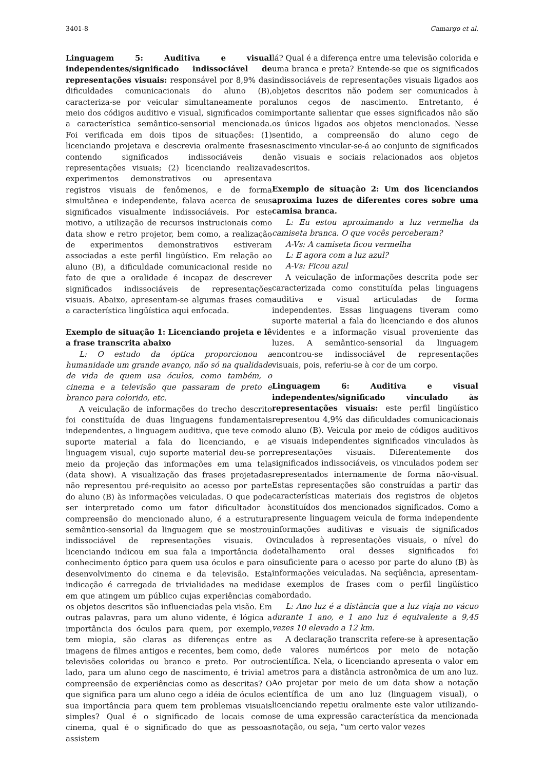3401-8 Camargo et al.
Linguagem 5: Auditiva e visual independentes/significado indissociável de representações visuais: responsável por 8,9% das dificuldades comunicacionais do aluno (B), caracteriza-se por veicular simultaneamente por meio dos códigos auditivo e visual, significados com a característica semântico-sensorial mencionada. Foi verificada em dois tipos de situações: (1) licenciando projetava e descrevia oralmente frases contendo significados indissociáveis de representações visuais; (2) licenciando realizava experimentos demonstrativos ou apresentava registros visuais de fenômenos, e de forma simultânea e independente, falava acerca de seus significados visualmente indissociáveis. Por este motivo, a utilização de recursos instrucionais como data show e retro projetor, bem como, a realização de experimentos demonstrativos estiveram associadas a este perfil lingüístico. Em relação ao aluno (B), a dificuldade comunicacional reside no fato de que a oralidade é incapaz de descrever significados indissociáveis de representações visuais. Abaixo, apresentam-se algumas frases com a característica lingüística aqui enfocada.
Exemplo de situação 1: Licenciando projeta e lê a frase transcrita abaixo
L: O estudo da óptica proporcionou a humanidade um grande avanço, não só na qualidade de vida de quem usa óculos, como também, o cinema e a televisão que passaram de preto e branco para colorido, etc.
A veiculação de informações do trecho descrito foi constituída de duas linguagens fundamentais independentes, a linguagem auditiva, que teve como suporte material a fala do licenciando, e a linguagem visual, cujo suporte material deu-se por meio da projeção das informações em uma tela (data show). A visualização das frases projetadas não representou pré-requisito ao acesso por parte do aluno (B) às informações veiculadas. O que pode ser interpretado como um fator dificultador à compreensão do mencionado aluno, é a estrutura semântico-sensorial da linguagem que se mostrou indissociável de representações visuais. O licenciando indicou em sua fala a importância do conhecimento óptico para quem usa óculos e para o desenvolvimento do cinema e da televisão. Esta indicação é carregada de trivialidades na medida em que atingem um público cujas experiências com os objetos descritos são influenciadas pela visão. Em outras palavras, para um aluno vidente, é lógica a importância dos óculos para quem, por exemplo, tem miopia, são claras as diferenças entre as imagens de filmes antigos e recentes, bem como, de televisões coloridas ou branco e preto. Por outro lado, para um aluno cego de nascimento, é trivial a compreensão de experiências como as descritas? O que significa para um aluno cego a idéia de óculos e sua importância para quem tem problemas visuais simples? Qual é o significado de locais como cinema, qual é o significado do que as pessoas assistem
lá? Qual é a diferença entre uma televisão colorida e uma branca e preta? Entende-se que os significados indissociáveis de representações visuais ligados aos objetos descritos não podem ser comunicados à alunos cegos de nascimento. Entretanto, é importante salientar que esses significados não são os únicos ligados aos objetos mencionados. Nesse sentido, a compreensão do aluno cego de nascimento vincular-se-á ao conjunto de significados não visuais e sociais relacionados aos objetos descritos.
Exemplo de situação 2: Um dos licenciandos aproxima luzes de diferentes cores sobre uma camisa branca.
L: Eu estou aproximando a luz vermelha da camiseta branca. O que vocês perceberam?
A-Vs: A camiseta ficou vermelha
L: E agora com a luz azul?
A-Vs: Ficou azul
A veiculação de informações descrita pode ser caracterizada como constituída pelas linguagens auditiva e visual articuladas de forma independentes. Essas linguagens tiveram como suporte material a fala do licenciando e dos alunos videntes e a informação visual proveniente das luzes. A semântico-sensorial da linguagem encontrou-se indissociável de representações visuais, pois, referiu-se à cor de um corpo.
Linguagem 6: Auditiva e visual independentes/significado vinculado às representações visuais: este perfil lingüístico representou 4,9% das dificuldades comunicacionais do aluno (B). Veicula por meio de códigos auditivos e visuais independentes significados vinculados às representações visuais. Diferentemente dos significados indissociáveis, os vinculados podem ser representados internamente de forma não-visual. Estas representações são construídas a partir das características materiais dos registros de objetos constituídos dos mencionados significados. Como a presente linguagem veicula de forma independente informações auditivas e visuais de significados vinculados à representações visuais, o nível do detalhamento oral desses significados foi insuficiente para o acesso por parte do aluno (B) às informações veiculadas. Na seqüência, apresentam-se exemplos de frases com o perfil lingüístico abordado.
L: Ano luz é a distância que a luz viaja no vácuo durante 1 ano, e 1 ano luz é equivalente a 9,45 vezes 10 elevado a 12 km.
A declaração transcrita refere-se à apresentação de valores numéricos por meio de notação científica. Nela, o licenciando apresenta o valor em metros para a distância astronômica de um ano luz. Ao projetar por meio de um data show a notação científica de um ano luz (linguagem visual), o licenciando repetiu oralmente este valor utilizando-se de uma expressão característica da mencionada notação, ou seja, “um certo valor vezes